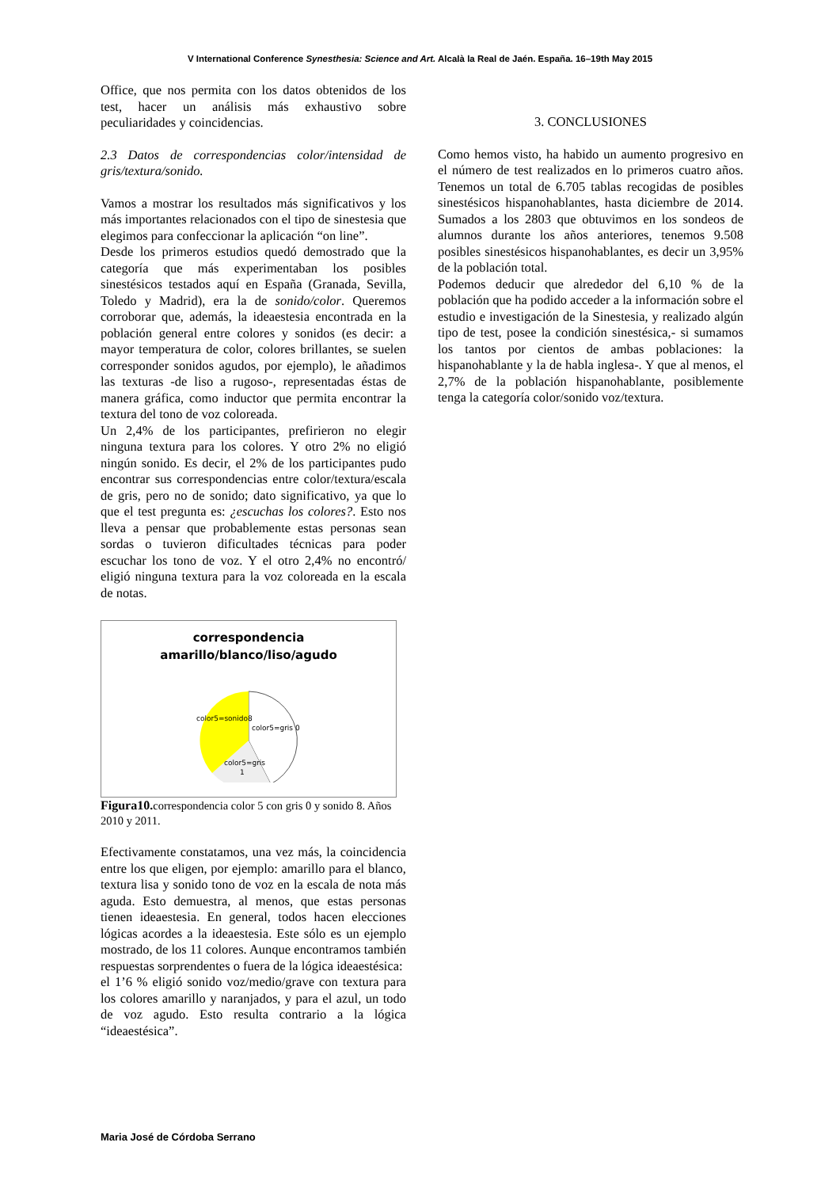V International Conference Synesthesia: Science and Art. Alcalà la Real de Jaén. España. 16–19th May 2015
Office, que nos permita con los datos obtenidos de los test, hacer un análisis más exhaustivo sobre peculiaridades y coincidencias.
2.3 Datos de correspondencias color/intensidad de gris/textura/sonido.
Vamos a mostrar los resultados más significativos y los más importantes relacionados con el tipo de sinestesia que elegimos para confeccionar la aplicación “on line”.
Desde los primeros estudios quedó demostrado que la categoría que más experimentaban los posibles sinestésicos testados aquí en España (Granada, Sevilla, Toledo y Madrid), era la de sonido/color. Queremos corroborar que, además, la ideaestesia encontrada en la población general entre colores y sonidos (es decir: a mayor temperatura de color, colores brillantes, se suelen corresponder sonidos agudos, por ejemplo), le añadimos las texturas -de liso a rugoso-, representadas éstas de manera gráfica, como inductor que permita encontrar la textura del tono de voz coloreada.
Un 2,4% de los participantes, prefirieron no elegir ninguna textura para los colores. Y otro 2% no eligió ningún sonido. Es decir, el 2% de los participantes pudo encontrar sus correspondencias entre color/textura/escala de gris, pero no de sonido; dato significativo, ya que lo que el test pregunta es: ¿escuchas los colores?. Esto nos lleva a pensar que probablemente estas personas sean sordas o tuvieron dificultades técnicas para poder escuchar los tono de voz. Y el otro 2,4% no encontró/ eligió ninguna textura para la voz coloreada en la escala de notas.
correspondencia
amarillo/blanco/liso/agudo
color5=sonido8
color5=gris 0
color5=gris
1
Figura10. correspondencia color 5 con gris 0 y sonido 8. Años 2010 y 2011.
Efectivamente constatamos, una vez más, la coincidencia entre los que eligen, por ejemplo: amarillo para el blanco, textura lisa y sonido tono de voz en la escala de nota más aguda. Esto demuestra, al menos, que estas personas tienen ideaestesia. En general, todos hacen elecciones lógicas acordes a la ideaestesia. Este sólo es un ejemplo mostrado, de los 11 colores. Aunque encontramos también respuestas sorprendentes o fuera de la lógica ideaestésica:
el 1’6 % eligió sonido voz/medio/grave con textura para los colores amarillo y naranjados, y para el azul, un todo de voz agudo. Esto resulta contrario a la lógica “ideaestésica”.
3. CONCLUSIONES
Como hemos visto, ha habido un aumento progresivo en el número de test realizados en lo primeros cuatro años. Tenemos un total de 6.705 tablas recogidas de posibles sinestésicos hispanohablantes, hasta diciembre de 2014. Sumados a los 2803 que obtuvimos en los sondeos de alumnos durante los años anteriores, tenemos 9.508 posibles sinestésicos hispanohablantes, es decir un 3,95% de la población total.
Podemos deducir que alrededor del 6,10 % de la población que ha podido acceder a la información sobre el estudio e investigación de la Sinestesia, y realizado algún tipo de test, posee la condición sinestésica,- si sumamos los tantos por cientos de ambas poblaciones: la hispanohablante y la de habla inglesa-. Y que al menos, el 2,7% de la población hispanohablante, posiblemente tenga la categoría color/sonido voz/textura.
Maria José de Córdoba Serrano